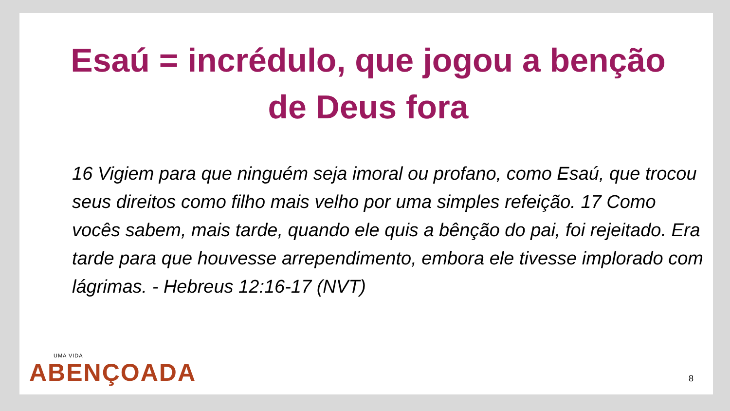Esaú = incrédulo, que jogou a benção de Deus fora
16 Vigiem para que ninguém seja imoral ou profano, como Esaú, que trocou seus direitos como filho mais velho por uma simples refeição. 17 Como vocês sabem, mais tarde, quando ele quis a bênção do pai, foi rejeitado. Era tarde para que houvesse arrependimento, embora ele tivesse implorado com lágrimas. - Hebreus 12:16-17 (NVT)
UMA VIDA
ABENÇOADA
8